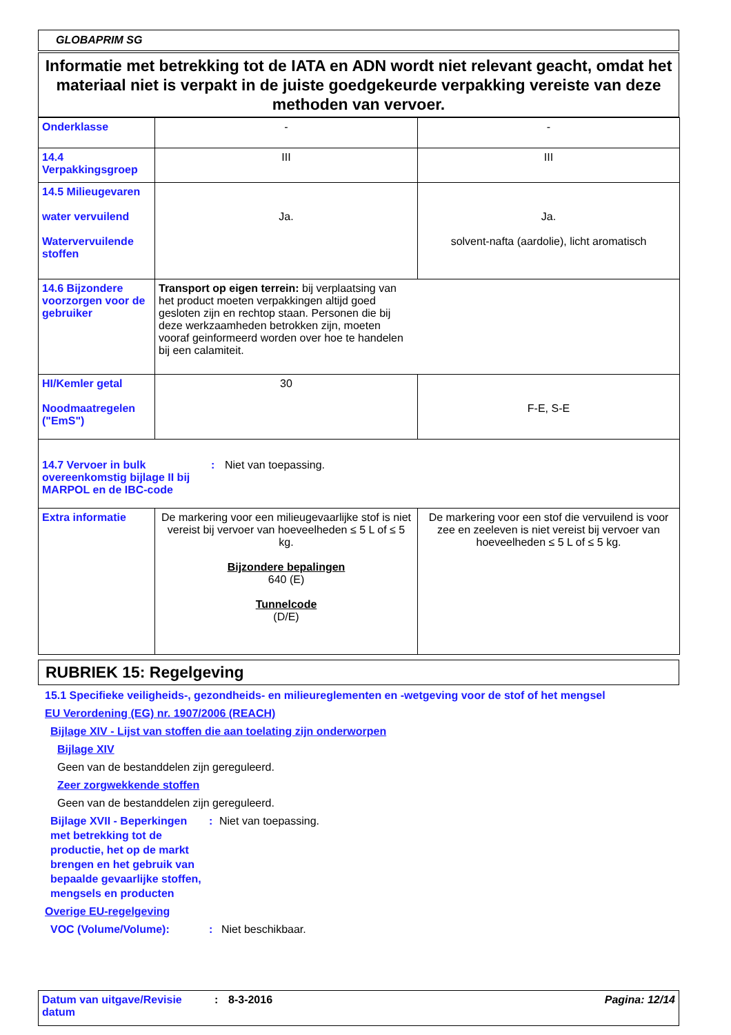GLOBAPRIM SG
Informatie met betrekking tot de IATA en ADN wordt niet relevant geacht, omdat het materiaal niet is verpakt in de juiste goedgekeurde verpakking vereiste van deze methoden van vervoer.
| Onderklasse | - | - |
| 14.4 Verpakkingsgroep | III | III |
| 14.5 Milieugevaren water vervuilend Watervervuilende stoffen | Ja. | Ja. solvent-nafta (aardolie), licht aromatisch |
| 14.6 Bijzondere voorzorgen voor de gebruiker | Transport op eigen terrein: bij verplaatsing van het product moeten verpakkingen altijd goed gesloten zijn en rechtop staan. Personen die bij deze werkzaamheden betrokken zijn, moeten vooraf geinformeerd worden over hoe te handelen bij een calamiteit. | |
| HI/Kemler getal Noodmaatregelen ("EmS") | 30 | F-E, S-E |
| 14.7 Vervoer in bulk overeenkomstig bijlage II bij MARPOL en de IBC-code : Niet van toepassing. | | |
| Extra informatie | De markering voor een milieugevaarlijke stof is niet vereist bij vervoer van hoeveelheden ≤ 5 L of ≤ 5 kg. Bijzondere bepalingen 640 (E) Tunnelcode (D/E) | De markering voor een stof die vervuilend is voor zee en zeeleven is niet vereist bij vervoer van hoeveelheden ≤ 5 L of ≤ 5 kg. |
RUBRIEK 15: Regelgeving
15.1 Specifieke veiligheids-, gezondheids- en milieureglementen en -wetgeving voor de stof of het mengsel
EU Verordening (EG) nr. 1907/2006 (REACH)
Bijlage XIV - Lijst van stoffen die aan toelating zijn onderworpen
Bijlage XIV
Geen van de bestanddelen zijn gereguleerd.
Zeer zorgwekkende stoffen
Geen van de bestanddelen zijn gereguleerd.
Bijlage XVII - Beperkingen met betrekking tot de productie, het op de markt brengen en het gebruik van bepaalde gevaarlijke stoffen, mengsels en producten
: Niet van toepassing.
Overige EU-regelgeving
VOC (Volume/Volume): : Niet beschikbaar.
Datum van uitgave/Revisie datum
: 8-3-2016 Pagina: 12/14